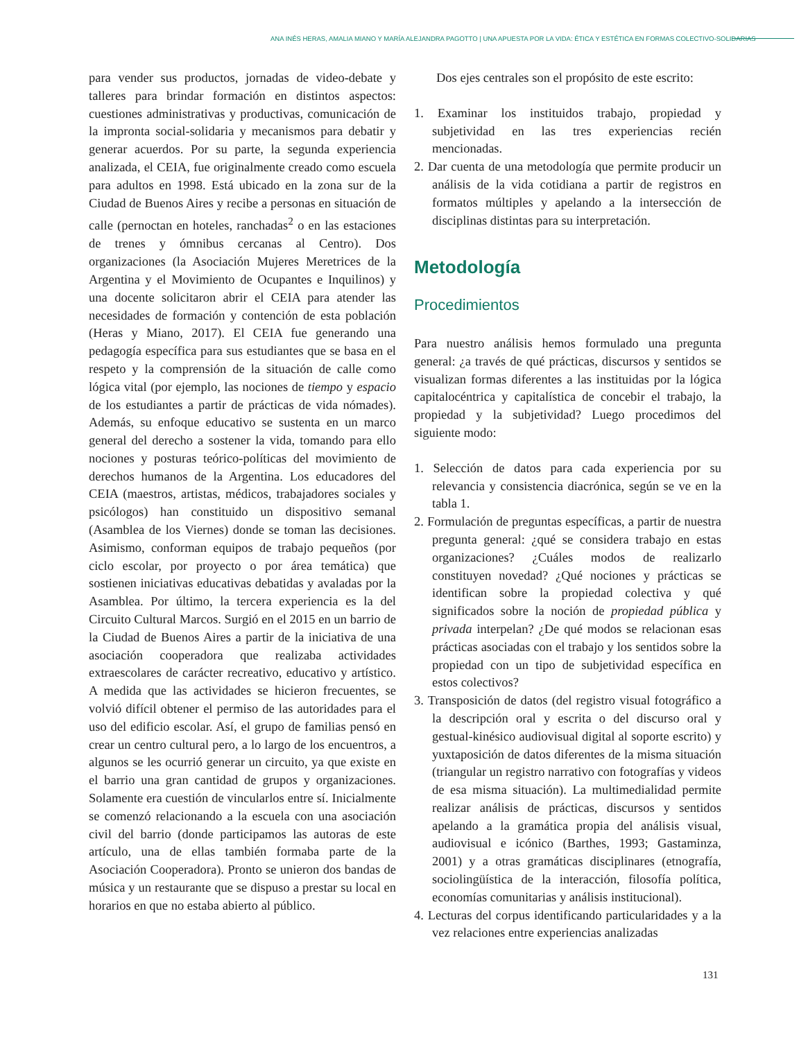ANA INÉS HERAS, AMALIA MIANO Y MARÍA ALEJANDRA PAGOTTO | UNA APUESTA POR LA VIDA: ÉTICA Y ESTÉTICA EN FORMAS COLECTIVO-SOLIDARIAS
para vender sus productos, jornadas de video-debate y talleres para brindar formación en distintos aspectos: cuestiones administrativas y productivas, comunicación de la impronta social-solidaria y mecanismos para debatir y generar acuerdos. Por su parte, la segunda experiencia analizada, el CEIA, fue originalmente creado como escuela para adultos en 1998. Está ubicado en la zona sur de la Ciudad de Buenos Aires y recibe a personas en situación de calle (pernoctan en hoteles, ranchadas<sup>2</sup> o en las estaciones de trenes y ómnibus cercanas al Centro). Dos organizaciones (la Asociación Mujeres Meretrices de la Argentina y el Movimiento de Ocupantes e Inquilinos) y una docente solicitaron abrir el CEIA para atender las necesidades de formación y contención de esta población (Heras y Miano, 2017). El CEIA fue generando una pedagogía específica para sus estudiantes que se basa en el respeto y la comprensión de la situación de calle como lógica vital (por ejemplo, las nociones de tiempo y espacio de los estudiantes a partir de prácticas de vida nómades). Además, su enfoque educativo se sustenta en un marco general del derecho a sostener la vida, tomando para ello nociones y posturas teórico-políticas del movimiento de derechos humanos de la Argentina. Los educadores del CEIA (maestros, artistas, médicos, trabajadores sociales y psicólogos) han constituido un dispositivo semanal (Asamblea de los Viernes) donde se toman las decisiones. Asimismo, conforman equipos de trabajo pequeños (por ciclo escolar, por proyecto o por área temática) que sostienen iniciativas educativas debatidas y avaladas por la Asamblea. Por último, la tercera experiencia es la del Circuito Cultural Marcos. Surgió en el 2015 en un barrio de la Ciudad de Buenos Aires a partir de la iniciativa de una asociación cooperadora que realizaba actividades extraescolares de carácter recreativo, educativo y artístico. A medida que las actividades se hicieron frecuentes, se volvió difícil obtener el permiso de las autoridades para el uso del edificio escolar. Así, el grupo de familias pensó en crear un centro cultural pero, a lo largo de los encuentros, a algunos se les ocurrió generar un circuito, ya que existe en el barrio una gran cantidad de grupos y organizaciones. Solamente era cuestión de vincularlos entre sí. Inicialmente se comenzó relacionando a la escuela con una asociación civil del barrio (donde participamos las autoras de este artículo, una de ellas también formaba parte de la Asociación Cooperadora). Pronto se unieron dos bandas de música y un restaurante que se dispuso a prestar su local en horarios en que no estaba abierto al público.
Dos ejes centrales son el propósito de este escrito:
1. Examinar los instituidos trabajo, propiedad y subjetividad en las tres experiencias recién mencionadas.
2. Dar cuenta de una metodología que permite producir un análisis de la vida cotidiana a partir de registros en formatos múltiples y apelando a la intersección de disciplinas distintas para su interpretación.
Metodología
Procedimientos
Para nuestro análisis hemos formulado una pregunta general: ¿a través de qué prácticas, discursos y sentidos se visualizan formas diferentes a las instituidas por la lógica capitalocéntrica y capitalística de concebir el trabajo, la propiedad y la subjetividad? Luego procedimos del siguiente modo:
1. Selección de datos para cada experiencia por su relevancia y consistencia diacrónica, según se ve en la tabla 1.
2. Formulación de preguntas específicas, a partir de nuestra pregunta general: ¿qué se considera trabajo en estas organizaciones? ¿Cuáles modos de realizarlo constituyen novedad? ¿Qué nociones y prácticas se identifican sobre la propiedad colectiva y qué significados sobre la noción de propiedad pública y privada interpelan? ¿De qué modos se relacionan esas prácticas asociadas con el trabajo y los sentidos sobre la propiedad con un tipo de subjetividad específica en estos colectivos?
3. Transposición de datos (del registro visual fotográfico a la descripción oral y escrita o del discurso oral y gestual-kinésico audiovisual digital al soporte escrito) y yuxtaposición de datos diferentes de la misma situación (triangular un registro narrativo con fotografías y videos de esa misma situación). La multimedialidad permite realizar análisis de prácticas, discursos y sentidos apelando a la gramática propia del análisis visual, audiovisual e icónico (Barthes, 1993; Gastaminza, 2001) y a otras gramáticas disciplinares (etnografía, sociolingüística de la interacción, filosofía política, economías comunitarias y análisis institucional).
4. Lecturas del corpus identificando particularidades y a la vez relaciones entre experiencias analizadas
131